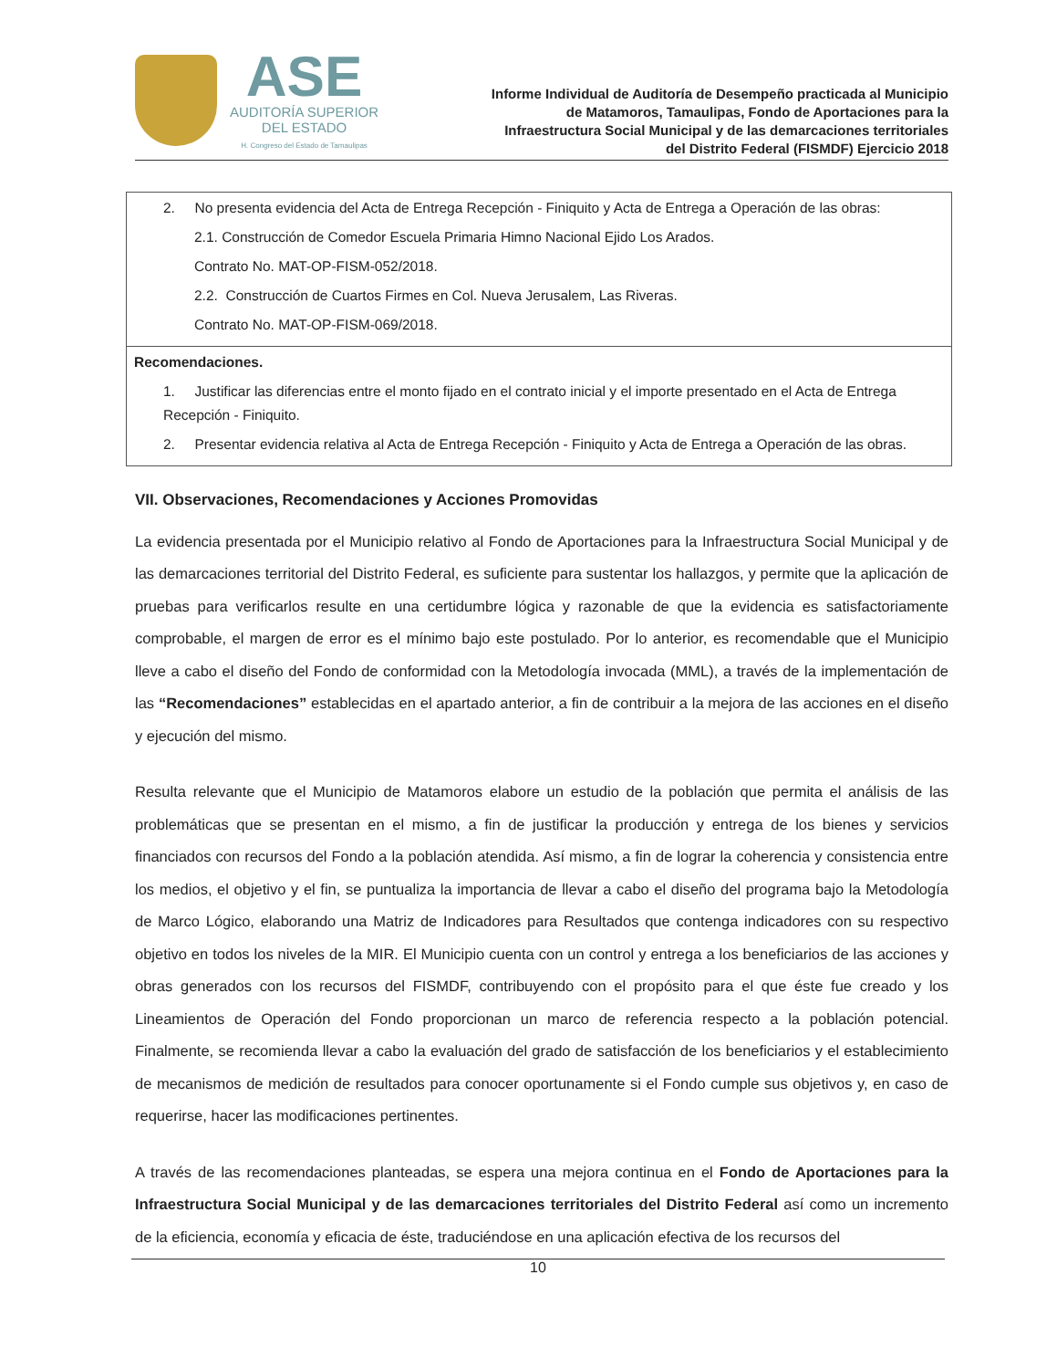ASE
AUDITORÍA SUPERIOR
DEL ESTADO
H. Congreso del Estado de Tamaulipas
Informe Individual de Auditoría de Desempeño practicada al Municipio
de Matamoros, Tamaulipas, Fondo de Aportaciones para la
Infraestructura Social Municipal y de las demarcaciones territoriales
del Distrito Federal (FISMDF) Ejercicio 2018
| 2. No presenta evidencia del Acta de Entrega Recepción - Finiquito y Acta de Entrega a Operación de las obras: 2.1. Construcción de Comedor Escuela Primaria Himno Nacional Ejido Los Arados. Contrato No. MAT-OP-FISM-052/2018. 2.2. Construcción de Cuartos Firmes en Col. Nueva Jerusalem, Las Riveras. Contrato No. MAT-OP-FISM-069/2018. |
| Recomendaciones. 1. Justificar las diferencias entre el monto fijado en el contrato inicial y el importe presentado en el Acta de Entrega Recepción - Finiquito. 2. Presentar evidencia relativa al Acta de Entrega Recepción - Finiquito y Acta de Entrega a Operación de las obras. |
VII. Observaciones, Recomendaciones y Acciones Promovidas
La evidencia presentada por el Municipio relativo al Fondo de Aportaciones para la Infraestructura Social Municipal y de las demarcaciones territorial del Distrito Federal, es suficiente para sustentar los hallazgos, y permite que la aplicación de pruebas para verificarlos resulte en una certidumbre lógica y razonable de que la evidencia es satisfactoriamente comprobable, el margen de error es el mínimo bajo este postulado. Por lo anterior, es recomendable que el Municipio lleve a cabo el diseño del Fondo de conformidad con la Metodología invocada (MML), a través de la implementación de las “Recomendaciones” establecidas en el apartado anterior, a fin de contribuir a la mejora de las acciones en el diseño y ejecución del mismo.
Resulta relevante que el Municipio de Matamoros elabore un estudio de la población que permita el análisis de las problemáticas que se presentan en el mismo, a fin de justificar la producción y entrega de los bienes y servicios financiados con recursos del Fondo a la población atendida. Así mismo, a fin de lograr la coherencia y consistencia entre los medios, el objetivo y el fin, se puntualiza la importancia de llevar a cabo el diseño del programa bajo la Metodología de Marco Lógico, elaborando una Matriz de Indicadores para Resultados que contenga indicadores con su respectivo objetivo en todos los niveles de la MIR. El Municipio cuenta con un control y entrega a los beneficiarios de las acciones y obras generados con los recursos del FISMDF, contribuyendo con el propósito para el que éste fue creado y los Lineamientos de Operación del Fondo proporcionan un marco de referencia respecto a la población potencial. Finalmente, se recomienda llevar a cabo la evaluación del grado de satisfacción de los beneficiarios y el establecimiento de mecanismos de medición de resultados para conocer oportunamente si el Fondo cumple sus objetivos y, en caso de requerirse, hacer las modificaciones pertinentes.
A través de las recomendaciones planteadas, se espera una mejora continua en el Fondo de Aportaciones para la Infraestructura Social Municipal y de las demarcaciones territoriales del Distrito Federal así como un incremento de la eficiencia, economía y eficacia de éste, traduciéndose en una aplicación efectiva de los recursos del
10